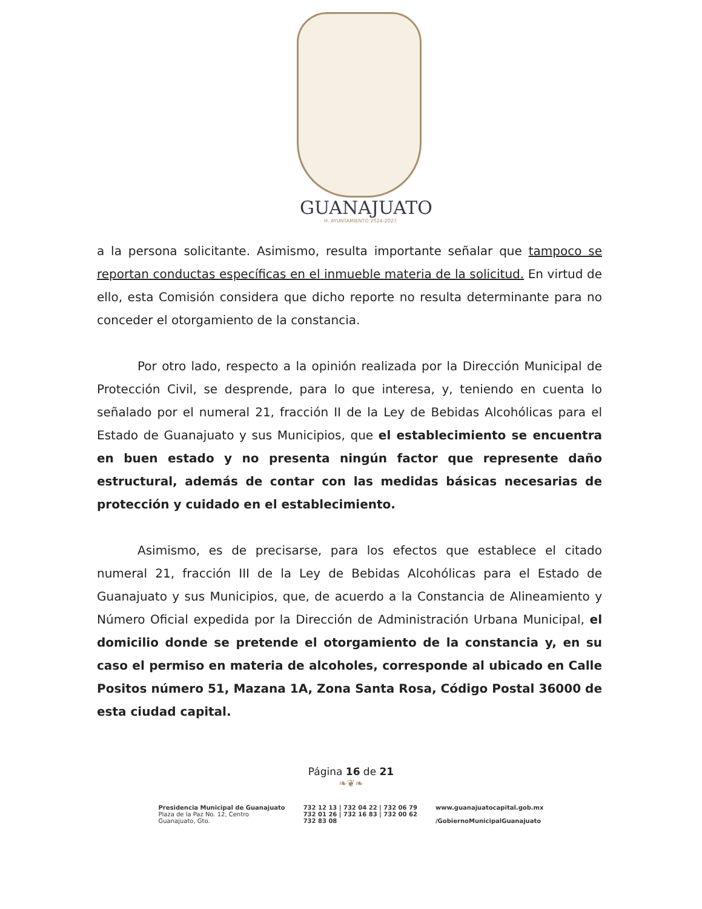GUANAJUATO
H. AYUNTAMIENTO 2024-2027
a la persona solicitante. Asimismo, resulta importante señalar que tampoco se reportan conductas específicas en el inmueble materia de la solicitud. En virtud de ello, esta Comisión considera que dicho reporte no resulta determinante para no conceder el otorgamiento de la constancia.
Por otro lado, respecto a la opinión realizada por la Dirección Municipal de Protección Civil, se desprende, para lo que interesa, y, teniendo en cuenta lo señalado por el numeral 21, fracción II de la Ley de Bebidas Alcohólicas para el Estado de Guanajuato y sus Municipios, que el establecimiento se encuentra en buen estado y no presenta ningún factor que represente daño estructural, además de contar con las medidas básicas necesarias de protección y cuidado en el establecimiento.
Asimismo, es de precisarse, para los efectos que establece el citado numeral 21, fracción III de la Ley de Bebidas Alcohólicas para el Estado de Guanajuato y sus Municipios, que, de acuerdo a la Constancia de Alineamiento y Número Oficial expedida por la Dirección de Administración Urbana Municipal, el domicilio donde se pretende el otorgamiento de la constancia y, en su caso el permiso en materia de alcoholes, corresponde al ubicado en Calle Positos número 51, Mazana 1A, Zona Santa Rosa, Código Postal 36000 de esta ciudad capital.
Página 16 de 21
❧❦❧
Presidencia Municipal de Guanajuato
Plaza de la Paz No. 12, Centro
Guanajuato, Gto.
732 12 13 | 732 04 22 | 732 06 79
732 01 26 | 732 16 83 | 732 00 62
732 83 08
www.guanajuatocapital.gob.mx
/GobiernoMunicipalGuanajuato